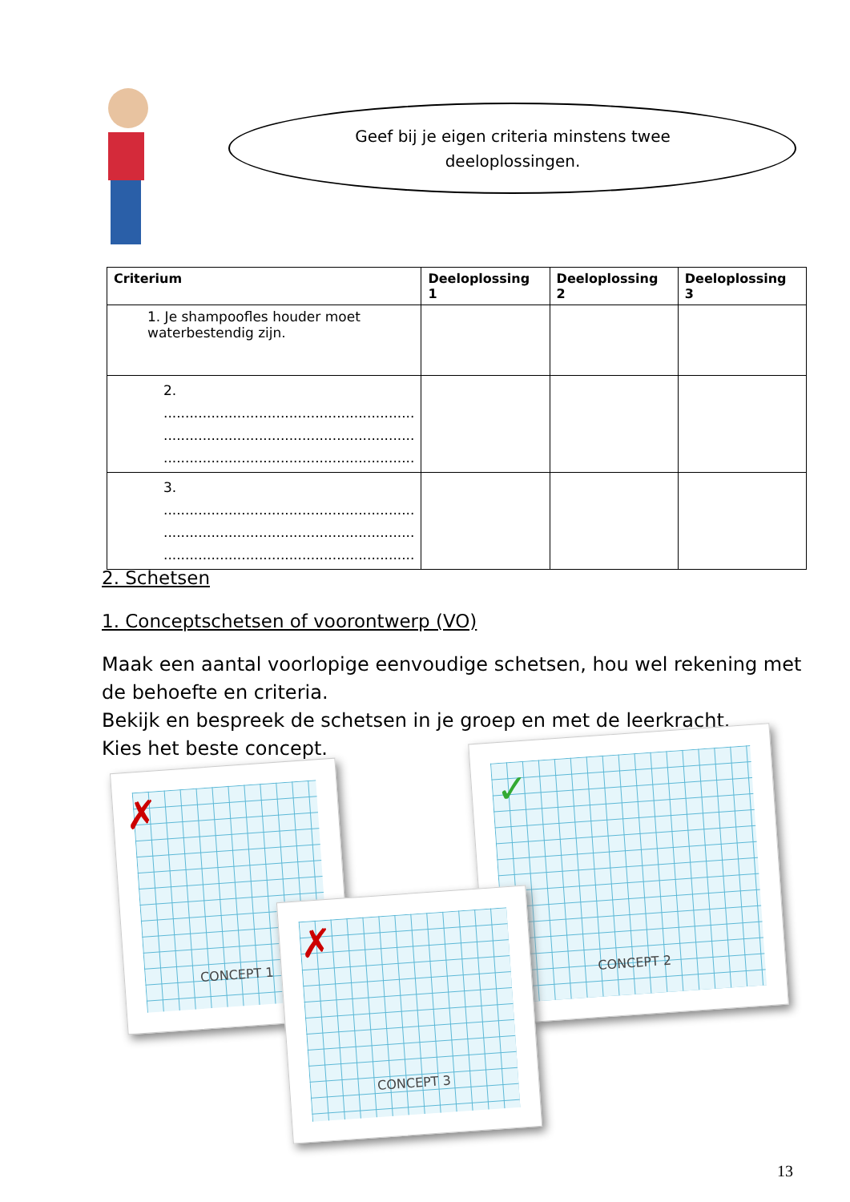Geef bij je eigen criteria minstens twee deeloplossingen.
| Criterium | Deeloplossing 1 | Deeloplossing 2 | Deeloplossing 3 |
| --- | --- | --- | --- |
| 1. Je shampoofles houder moet waterbestendig zijn. | | | |
| 2. .......................................................... .......................................................... .......................................................... | | | |
| 3. .......................................................... .......................................................... .......................................................... | | | |
2. Schetsen
1. Conceptschetsen of voorontwerp (VO)
Maak een aantal voorlopige eenvoudige schetsen, hou wel rekening met de behoefte en criteria.
Bekijk en bespreek de schetsen in je groep en met de leerkracht.
Kies het beste concept.
CONCEPT 1
✗
CONCEPT 2
✓
CONCEPT 3
✗
13